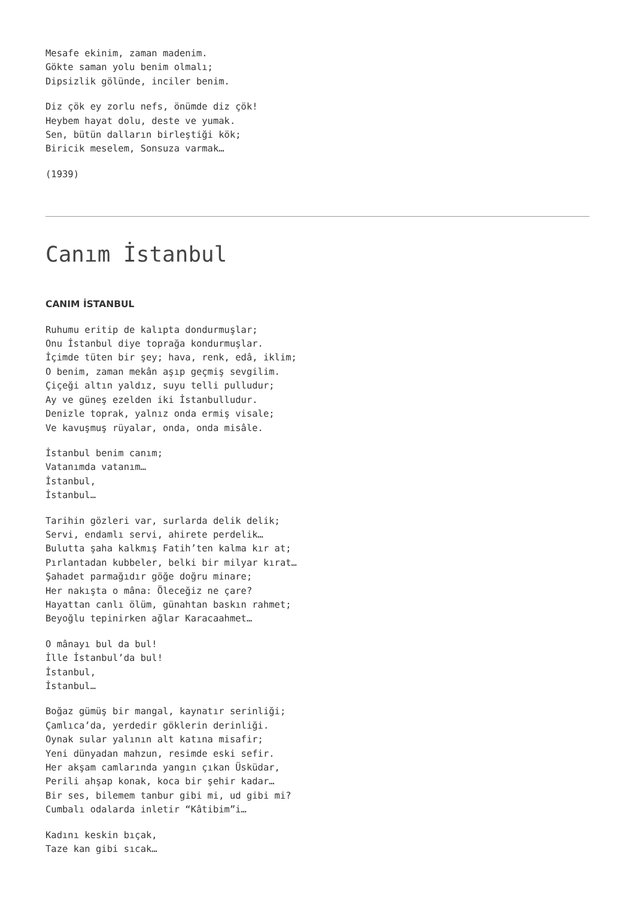Mesafe ekinim, zaman madenim.
Gökte saman yolu benim olmalı;
Dipsizlik gölünde, inciler benim.
Diz çök ey zorlu nefs, önümde diz çök!
Heybem hayat dolu, deste ve yumak.
Sen, bütün dalların birleştiği kök;
Biricik meselem, Sonsuza varmak…
(1939)
Canım İstanbul
CANIM İSTANBUL
Ruhumu eritip de kalıpta dondurmuşlar;
Onu İstanbul diye toprağa kondurmuşlar.
İçimde tüten bir şey; hava, renk, edâ, iklim;
O benim, zaman mekân aşıp geçmiş sevgilim.
Çiçeği altın yaldız, suyu telli pulludur;
Ay ve güneş ezelden iki İstanbulludur.
Denizle toprak, yalnız onda ermiş visale;
Ve kavuşmuş rüyalar, onda, onda misâle.
İstanbul benim canım;
Vatanımda vatanım…
İstanbul,
İstanbul…
Tarihin gözleri var, surlarda delik delik;
Servi, endamlı servi, ahirete perdelik…
Bulutta şaha kalkmış Fatih’ten kalma kır at;
Pırlantadan kubbeler, belki bir milyar kırat…
Şahadet parmağıdır göğe doğru minare;
Her nakışta o mâna: Öleceğiz ne çare?
Hayattan canlı ölüm, günahtan baskın rahmet;
Beyoğlu tepinirken ağlar Karacaahmet…
O mânayı bul da bul!
İlle İstanbul’da bul!
İstanbul,
İstanbul…
Boğaz gümüş bir mangal, kaynatır serinliği;
Çamlıca’da, yerdedir göklerin derinliği.
Oynak sular yalının alt katına misafir;
Yeni dünyadan mahzun, resimde eski sefir.
Her akşam camlarında yangın çıkan Üsküdar,
Perili ahşap konak, koca bir şehir kadar…
Bir ses, bilemem tanbur gibi mi, ud gibi mi?
Cumbalı odalarda inletir “Kâtibim”i…
Kadını keskin bıçak,
Taze kan gibi sıcak…